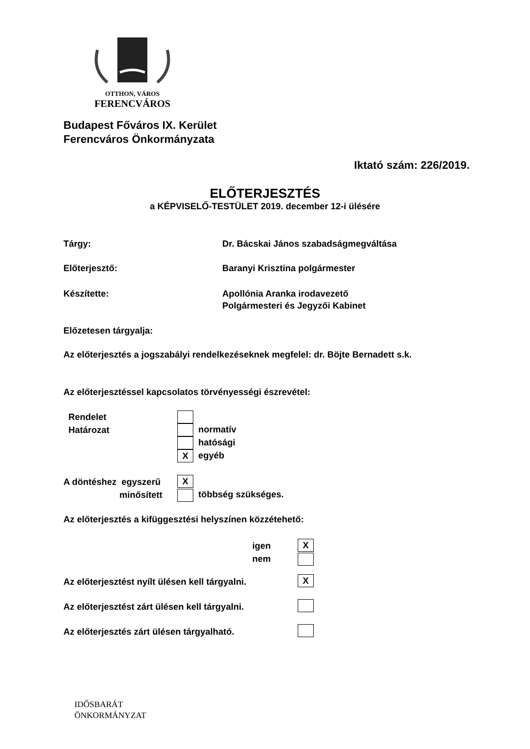OTTHON, VÁROS
FERENCVÁROS
Budapest Főváros IX. Kerület
Ferencváros Önkormányzata
Iktató szám: 226/2019.
ELŐTERJESZTÉS
a KÉPVISELŐ-TESTÜLET 2019. december 12-i ülésére
Tárgy: Dr. Bácskai János szabadságmegváltása
Előterjesztő: Baranyi Krisztina polgármester
Készítette: Apollónia Aranka irodavezető
Polgármesteri és Jegyzői Kabinet
Előzetesen tárgyalja:
Az előterjesztés a jogszabályi rendelkezéseknek megfelel: dr. Böjte Bernadett s.k.
Az előterjesztéssel kapcsolatos törvényességi észrevétel:
Rendelet
Határozat
normatív
hatósági
X egyéb
A döntéshez egyszerű
minősített
X
többség szükséges.
Az előterjesztés a kifüggesztési helyszínen közzétehető:
igen
nem
X
Az előterjesztést nyílt ülésen kell tárgyalni.
X
Az előterjesztést zárt ülésen kell tárgyalni.
Az előterjesztés zárt ülésen tárgyalható.
IDŐSBARÁT
ÖNKORMÁNYZAT